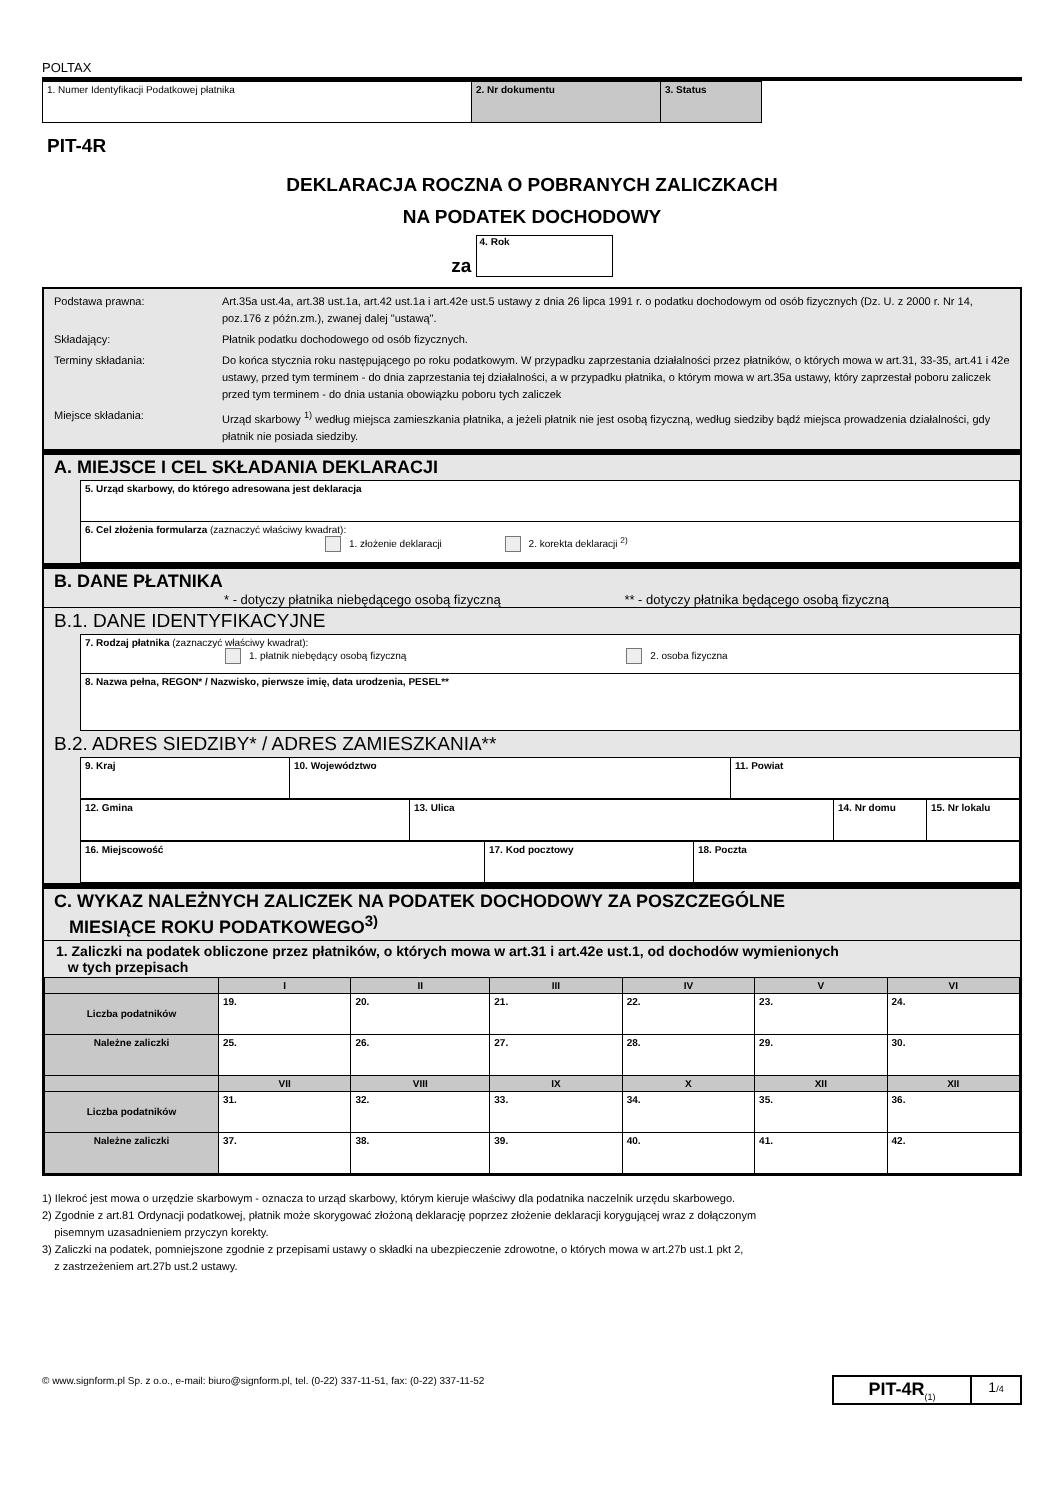POLTAX
| 1. Numer Identyfikacji Podatkowej płatnika | 2. Nr dokumentu | 3. Status |
PIT-4R
DEKLARACJA ROCZNA O POBRANYCH ZALICZKACH
NA PODATEK DOCHODOWY
za 4. Rok
| Podstawa prawna: | Art.35a ust.4a, art.38 ust.1a, art.42 ust.1a i art.42e ust.5 ustawy z dnia 26 lipca 1991 r. o podatku dochodowym od osób fizycznych (Dz. U. z 2000 r. Nr 14, poz.176 z późn.zm.), zwanej dalej "ustawą". |
| Składający: | Płatnik podatku dochodowego od osób fizycznych. |
| Terminy składania: | Do końca stycznia roku następującego po roku podatkowym. W przypadku zaprzestania działalności przez płatników, o których mowa w art.31, 33-35, art.41 i 42e ustawy, przed tym terminem - do dnia zaprzestania tej działalności, a w przypadku płatnika, o którym mowa w art.35a ustawy, który zaprzestał poboru zaliczek przed tym terminem - do dnia ustania obowiązku poboru tych zaliczek |
| Miejsce składania: | Urząd skarbowy <sup>1)</sup> według miejsca zamieszkania płatnika, a jeżeli płatnik nie jest osobą fizyczną, według siedziby bądź miejsca prowadzenia działalności, gdy płatnik nie posiada siedziby. |
A. MIEJSCE I CEL SKŁADANIA DEKLARACJI
| 5. Urząd skarbowy, do którego adresowana jest deklaracja |
| 6. Cel złożenia formularza (zaznaczyć właściwy kwadrat): 1. złożenie deklaracji 2. korekta deklaracji <sup>2)</sup> |
B. DANE PŁATNIKA
* - dotyczy płatnika niebędącego osobą fizyczną ** - dotyczy płatnika będącego osobą fizyczną
B.1. DANE IDENTYFIKACYJNE
| 7. Rodzaj płatnika (zaznaczyć właściwy kwadrat): 1. płatnik niebędący osobą fizyczną 2. osoba fizyczna |
| 8. Nazwa pełna, REGON* / Nazwisko, pierwsze imię, data urodzenia, PESEL** |
B.2. ADRES SIEDZIBY* / ADRES ZAMIESZKANIA**
| 9. Kraj | 10. Województwo | 11. Powiat |
| 12. Gmina | 13. Ulica | 14. Nr domu | 15. Nr lokalu |
| 16. Miejscowość | 17. Kod pocztowy | 18. Poczta |
C. WYKAZ NALEŻNYCH ZALICZEK NA PODATEK DOCHODOWY ZA POSZCZEGÓLNE
MIESIĄCE ROKU PODATKOWEGO<sup>3)</sup>
1. Zaliczki na podatek obliczone przez płatników, o których mowa w art.31 i art.42e ust.1, od dochodów wymienionych
w tych przepisach
| | I | II | III | IV | V | VI |
| --- | --- | --- | --- | --- | --- | --- |
| Liczba podatników | 19. | 20. | 21. | 22. | 23. | 24. |
| Należne zaliczki | 25. | 26. | 27. | 28. | 29. | 30. |
| | VII | VIII | IX | X | XII | XII |
| Liczba podatników | 31. | 32. | 33. | 34. | 35. | 36. |
| Należne zaliczki | 37. | 38. | 39. | 40. | 41. | 42. |
1) Ilekroć jest mowa o urzędzie skarbowym - oznacza to urząd skarbowy, którym kieruje właściwy dla podatnika naczelnik urzędu skarbowego.
2) Zgodnie z art.81 Ordynacji podatkowej, płatnik może skorygować złożoną deklarację poprzez złożenie deklaracji korygującej wraz z dołączonym
pisemnym uzasadnieniem przyczyn korekty.
3) Zaliczki na podatek, pomniejszone zgodnie z przepisami ustawy o składki na ubezpieczenie zdrowotne, o których mowa w art.27b ust.1 pkt 2,
z zastrzeżeniem art.27b ust.2 ustawy.
© www.signform.pl Sp. z o.o., e-mail: biuro@signform.pl, tel. (0-22) 337-11-51, fax: (0-22) 337-11-52
| PIT-4R<sub>(1)</sub> | 1 /4 |